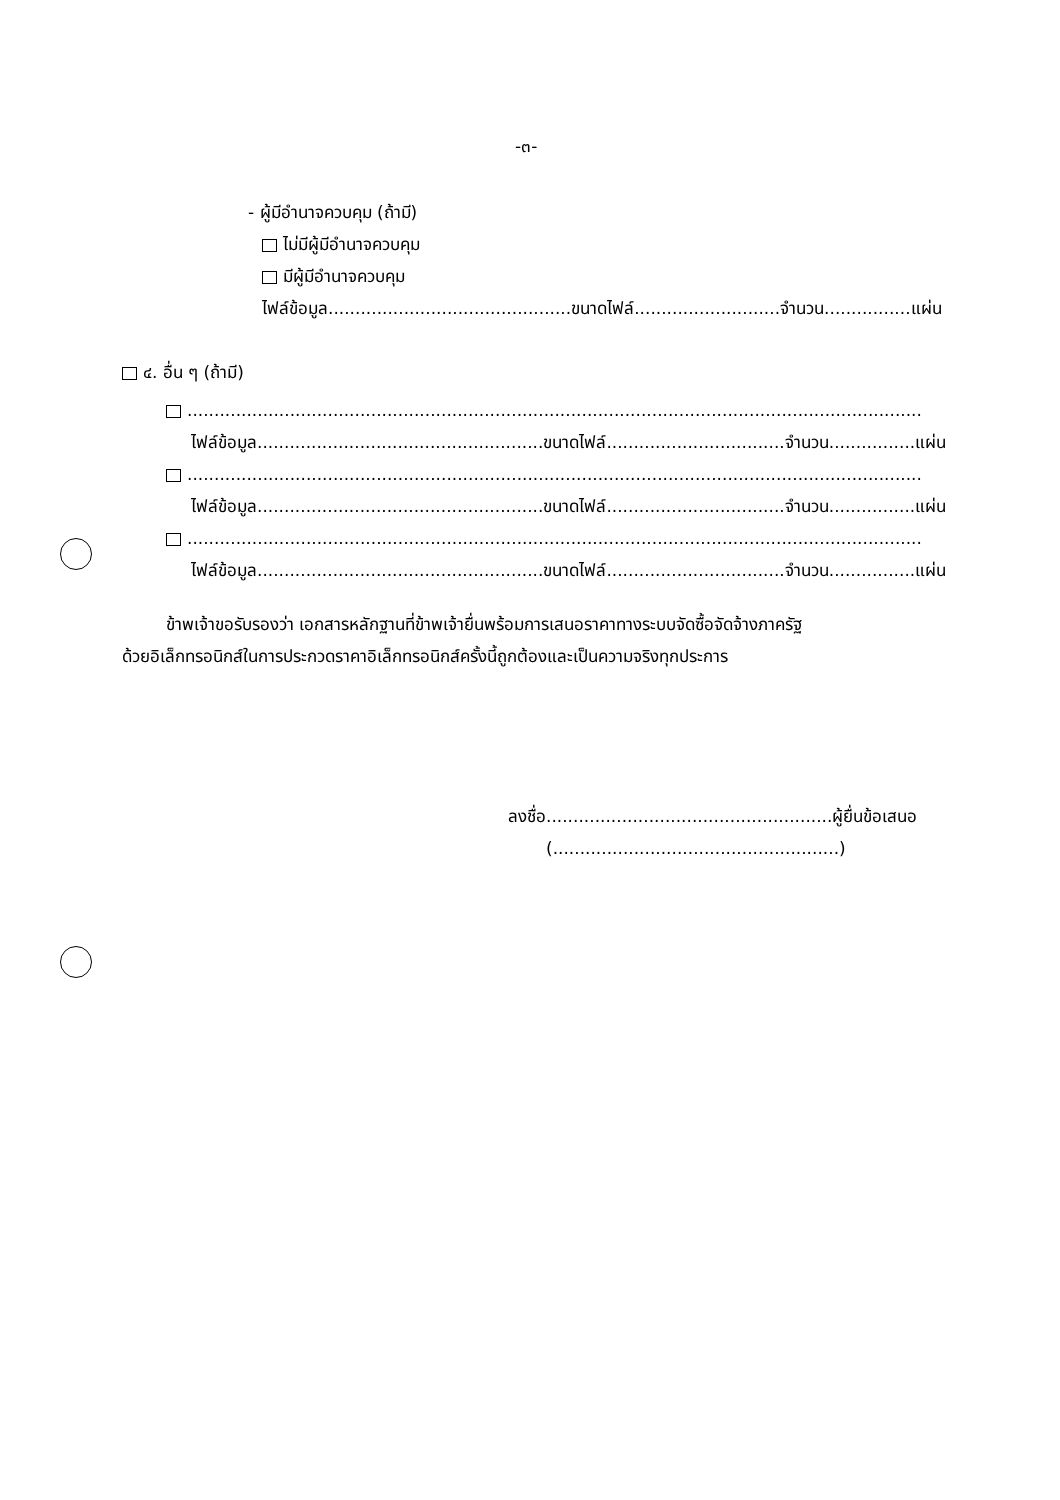-๓-
- ผู้มีอำนาจควบคุม (ถ้ามี)
ไม่มีผู้มีอำนาจควบคุม
มีผู้มีอำนาจควบคุม
ไฟล์ข้อมูล.............................................ขนาดไฟล์...........................จำนวน................แผ่น
๔. อื่น ๆ (ถ้ามี)
........................................................................................................................................
ไฟล์ข้อมูล.....................................................ขนาดไฟล์.................................จำนวน................แผ่น
........................................................................................................................................
ไฟล์ข้อมูล.....................................................ขนาดไฟล์.................................จำนวน................แผ่น
........................................................................................................................................
ไฟล์ข้อมูล.....................................................ขนาดไฟล์.................................จำนวน................แผ่น
ข้าพเจ้าขอรับรองว่า เอกสารหลักฐานที่ข้าพเจ้ายื่นพร้อมการเสนอราคาทางระบบจัดซื้อจัดจ้างภาครัฐ
ด้วยอิเล็กทรอนิกส์ในการประกวดราคาอิเล็กทรอนิกส์ครั้งนี้ถูกต้องและเป็นความจริงทุกประการ
ลงชื่อ.....................................................ผู้ยื่นข้อเสนอ
(.....................................................)